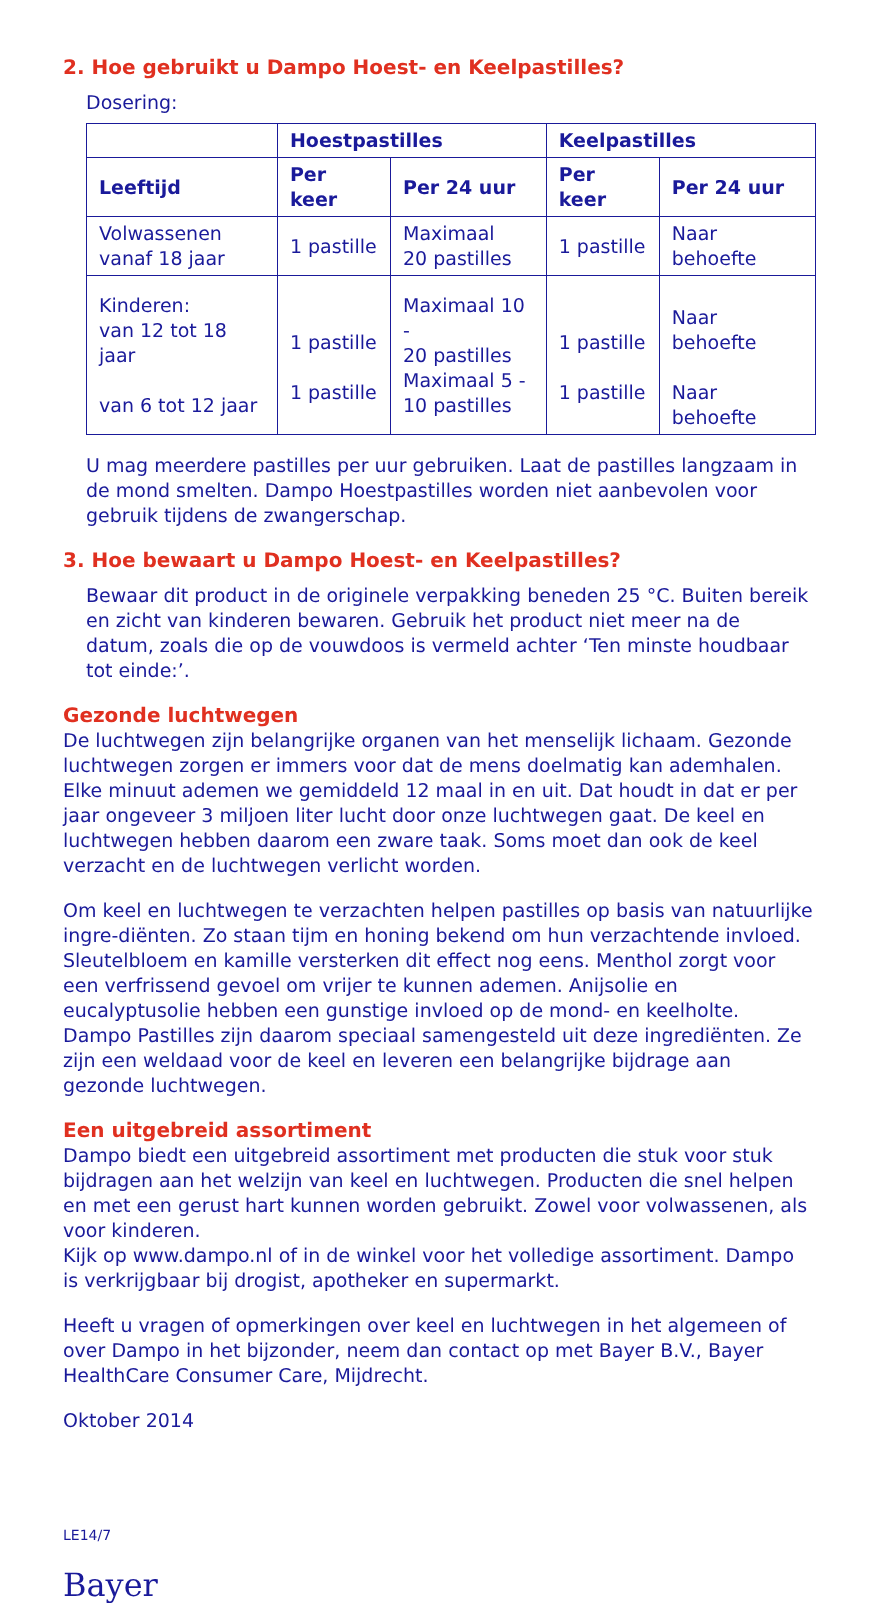2. Hoe gebruikt u Dampo Hoest- en Keelpastilles?
Dosering:
| | Hoestpastilles | | Keelpastilles | |
| --- | --- | --- | --- | --- |
| Leeftijd | Per keer | Per 24 uur | Per keer | Per 24 uur |
| Volwassenen vanaf 18 jaar | 1 pastille | Maximaal 20 pastilles | 1 pastille | Naar behoefte |
| Kinderen: van 12 tot 18 jaar van 6 tot 12 jaar | 1 pastille 1 pastille | Maximaal 10 - 20 pastilles Maximaal 5 - 10 pastilles | 1 pastille 1 pastille | Naar behoefte Naar behoefte |
U mag meerdere pastilles per uur gebruiken. Laat de pastilles langzaam in de mond smelten. Dampo Hoestpastilles worden niet aanbevolen voor gebruik tijdens de zwangerschap.
3. Hoe bewaart u Dampo Hoest- en Keelpastilles?
Bewaar dit product in de originele verpakking beneden 25 °C. Buiten bereik en zicht van kinderen bewaren. Gebruik het product niet meer na de datum, zoals die op de vouwdoos is vermeld achter ‘Ten minste houdbaar tot einde:’.
Gezonde luchtwegen
De luchtwegen zijn belangrijke organen van het menselijk lichaam. Gezonde luchtwegen zorgen er immers voor dat de mens doelmatig kan ademhalen. Elke minuut ademen we gemiddeld 12 maal in en uit. Dat houdt in dat er per jaar ongeveer 3 miljoen liter lucht door onze luchtwegen gaat. De keel en luchtwegen hebben daarom een zware taak. Soms moet dan ook de keel verzacht en de luchtwegen verlicht worden.
Om keel en luchtwegen te verzachten helpen pastilles op basis van natuurlijke ingre-diënten. Zo staan tijm en honing bekend om hun verzachtende invloed. Sleutelbloem en kamille versterken dit effect nog eens. Menthol zorgt voor een verfrissend gevoel om vrijer te kunnen ademen. Anijsolie en eucalyptusolie hebben een gunstige invloed op de mond- en keelholte. Dampo Pastilles zijn daarom speciaal samengesteld uit deze ingrediënten. Ze zijn een weldaad voor de keel en leveren een belangrijke bijdrage aan gezonde luchtwegen.
Een uitgebreid assortiment
Dampo biedt een uitgebreid assortiment met producten die stuk voor stuk bijdragen aan het welzijn van keel en luchtwegen. Producten die snel helpen en met een gerust hart kunnen worden gebruikt. Zowel voor volwassenen, als voor kinderen.
Kijk op www.dampo.nl of in de winkel voor het volledige assortiment. Dampo is verkrijgbaar bij drogist, apotheker en supermarkt.
Heeft u vragen of opmerkingen over keel en luchtwegen in het algemeen of over Dampo in het bijzonder, neem dan contact op met Bayer B.V., Bayer HealthCare Consumer Care, Mijdrecht.
Oktober 2014
LE14/7
Bayer